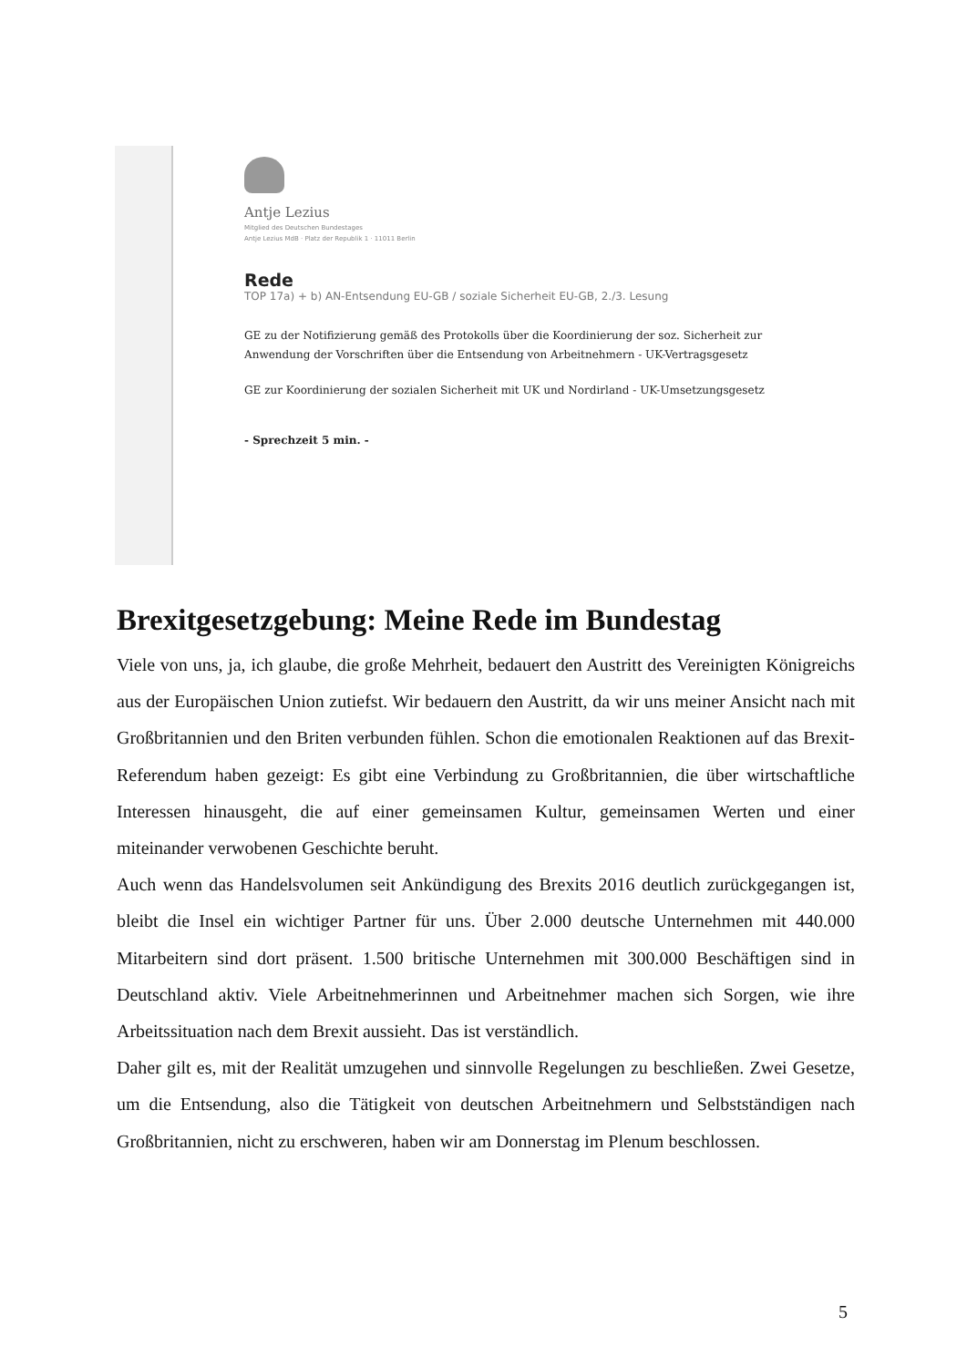Antje Lezius
Mitglied des Deutschen Bundestages
Antje Lezius MdB · Platz der Republik 1 · 11011 Berlin
Rede
TOP 17a) + b) AN-Entsendung EU-GB / soziale Sicherheit EU-GB, 2./3. Lesung
GE zu der Notifizierung gemäß des Protokolls über die Koordinierung der soz. Sicherheit zur
Anwendung der Vorschriften über die Entsendung von Arbeitnehmern - UK-Vertragsgesetz
GE zur Koordinierung der sozialen Sicherheit mit UK und Nordirland - UK-Umsetzungsgesetz
- Sprechzeit 5 min. -
Brexitgesetzgebung: Meine Rede im Bundestag
Viele von uns, ja, ich glaube, die große Mehrheit, bedauert den Austritt des Vereinigten Königreichs aus der Europäischen Union zutiefst. Wir bedauern den Austritt, da wir uns meiner Ansicht nach mit Großbritannien und den Briten verbunden fühlen. Schon die emotionalen Reaktionen auf das Brexit-Referendum haben gezeigt: Es gibt eine Verbindung zu Großbritannien, die über wirtschaftliche Interessen hinausgeht, die auf einer gemeinsamen Kultur, gemeinsamen Werten und einer miteinander verwobenen Geschichte beruht.
Auch wenn das Handelsvolumen seit Ankündigung des Brexits 2016 deutlich zurückgegangen ist, bleibt die Insel ein wichtiger Partner für uns. Über 2.000 deutsche Unternehmen mit 440.000 Mitarbeitern sind dort präsent. 1.500 britische Unternehmen mit 300.000 Beschäftigen sind in Deutschland aktiv. Viele Arbeitnehmerinnen und Arbeitnehmer machen sich Sorgen, wie ihre Arbeitssituation nach dem Brexit aussieht. Das ist verständlich.
Daher gilt es, mit der Realität umzugehen und sinnvolle Regelungen zu beschließen. Zwei Gesetze, um die Entsendung, also die Tätigkeit von deutschen Arbeitnehmern und Selbstständigen nach Großbritannien, nicht zu erschweren, haben wir am Donnerstag im Plenum beschlossen.
5